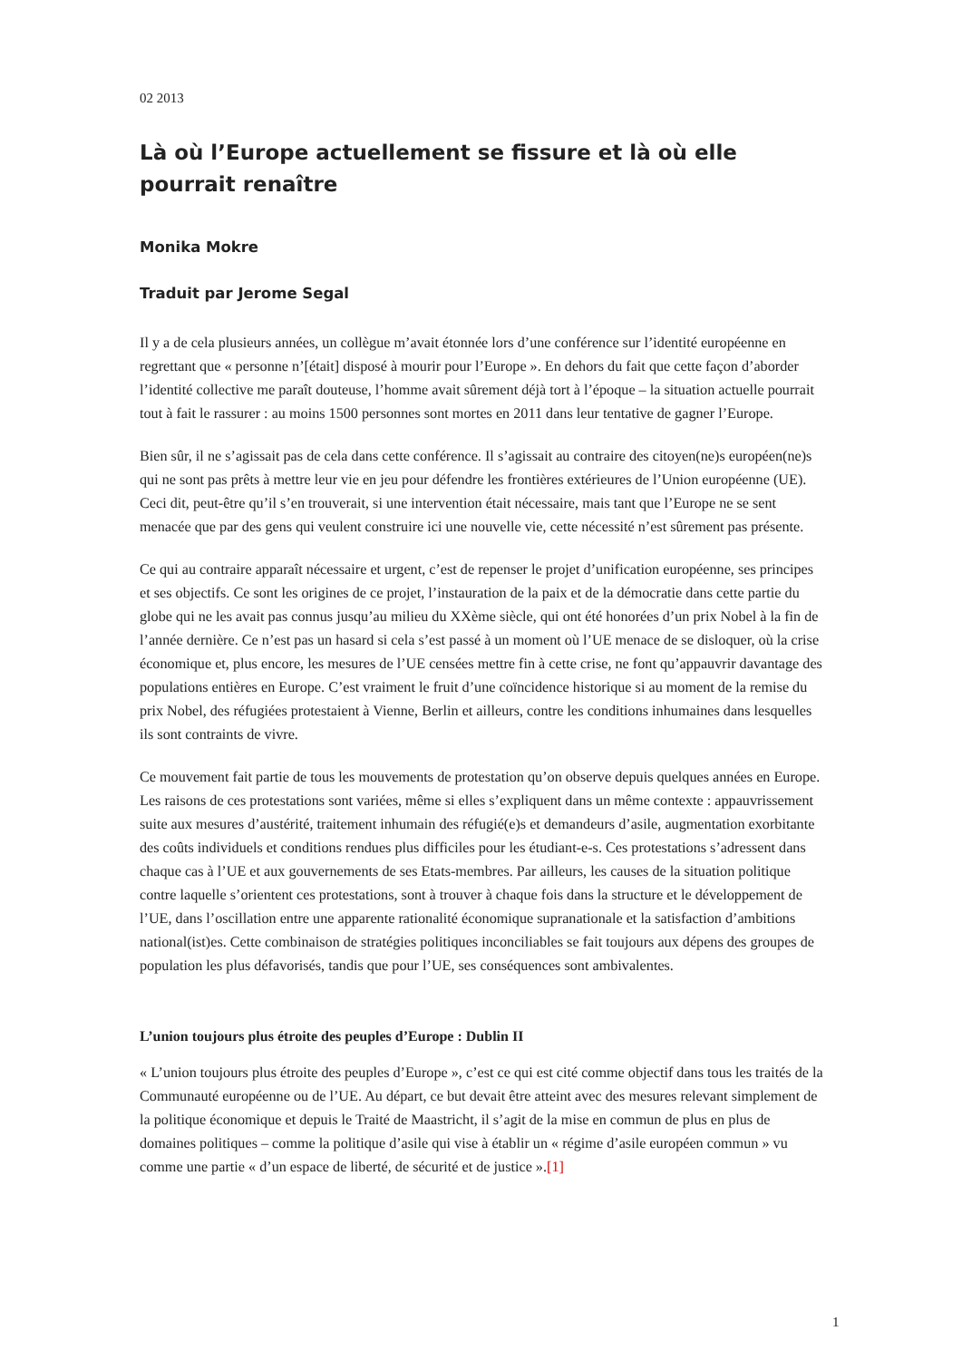02 2013
Là où l’Europe actuellement se fissure et là où elle pourrait renaître
Monika Mokre
Traduit par Jerome Segal
Il y a de cela plusieurs années, un collègue m’avait étonnée lors d’une conférence sur l’identité européenne en regrettant que « personne n’[était] disposé à mourir pour l’Europe ». En dehors du fait que cette façon d’aborder l’identité collective me paraît douteuse, l’homme avait sûrement déjà tort à l’époque – la situation actuelle pourrait tout à fait le rassurer : au moins 1500 personnes sont mortes en 2011 dans leur tentative de gagner l’Europe.
Bien sûr, il ne s’agissait pas de cela dans cette conférence. Il s’agissait au contraire des citoyen(ne)s européen(ne)s qui ne sont pas prêts à mettre leur vie en jeu pour défendre les frontières extérieures de l’Union européenne (UE). Ceci dit, peut-être qu’il s’en trouverait, si une intervention était nécessaire, mais tant que l’Europe ne se sent menacée que par des gens qui veulent construire ici une nouvelle vie, cette nécessité n’est sûrement pas présente.
Ce qui au contraire apparaît nécessaire et urgent, c’est de repenser le projet d’unification européenne, ses principes et ses objectifs. Ce sont les origines de ce projet, l’instauration de la paix et de la démocratie dans cette partie du globe qui ne les avait pas connus jusqu’au milieu du XXème siècle, qui ont été honorées d’un prix Nobel à la fin de l’année dernière. Ce n’est pas un hasard si cela s’est passé à un moment où l’UE menace de se disloquer, où la crise économique et, plus encore, les mesures de l’UE censées mettre fin à cette crise, ne font qu’appauvrir davantage des populations entières en Europe. C’est vraiment le fruit d’une coïncidence historique si au moment de la remise du prix Nobel, des réfugiées protestaient à Vienne, Berlin et ailleurs, contre les conditions inhumaines dans lesquelles ils sont contraints de vivre.
Ce mouvement fait partie de tous les mouvements de protestation qu’on observe depuis quelques années en Europe. Les raisons de ces protestations sont variées, même si elles s’expliquent dans un même contexte : appauvrissement suite aux mesures d’austérité, traitement inhumain des réfugié(e)s et demandeurs d’asile, augmentation exorbitante des coûts individuels et conditions rendues plus difficiles pour les étudiant-e-s. Ces protestations s’adressent dans chaque cas à l’UE et aux gouvernements de ses Etats-membres. Par ailleurs, les causes de la situation politique contre laquelle s’orientent ces protestations, sont à trouver à chaque fois dans la structure et le développement de l’UE, dans l’oscillation entre une apparente rationalité économique supranationale et la satisfaction d’ambitions national(ist)es. Cette combinaison de stratégies politiques inconciliables se fait toujours aux dépens des groupes de population les plus défavorisés, tandis que pour l’UE, ses conséquences sont ambivalentes.
L’union toujours plus étroite des peuples d’Europe : Dublin II
« L’union toujours plus étroite des peuples d’Europe », c’est ce qui est cité comme objectif dans tous les traités de la Communauté européenne ou de l’UE. Au départ, ce but devait être atteint avec des mesures relevant simplement de la politique économique et depuis le Traité de Maastricht, il s’agit de la mise en commun de plus en plus de domaines politiques – comme la politique d’asile qui vise à établir un « régime d’asile européen commun » vu comme une partie « d’un espace de liberté, de sécurité et de justice ».[1]
1